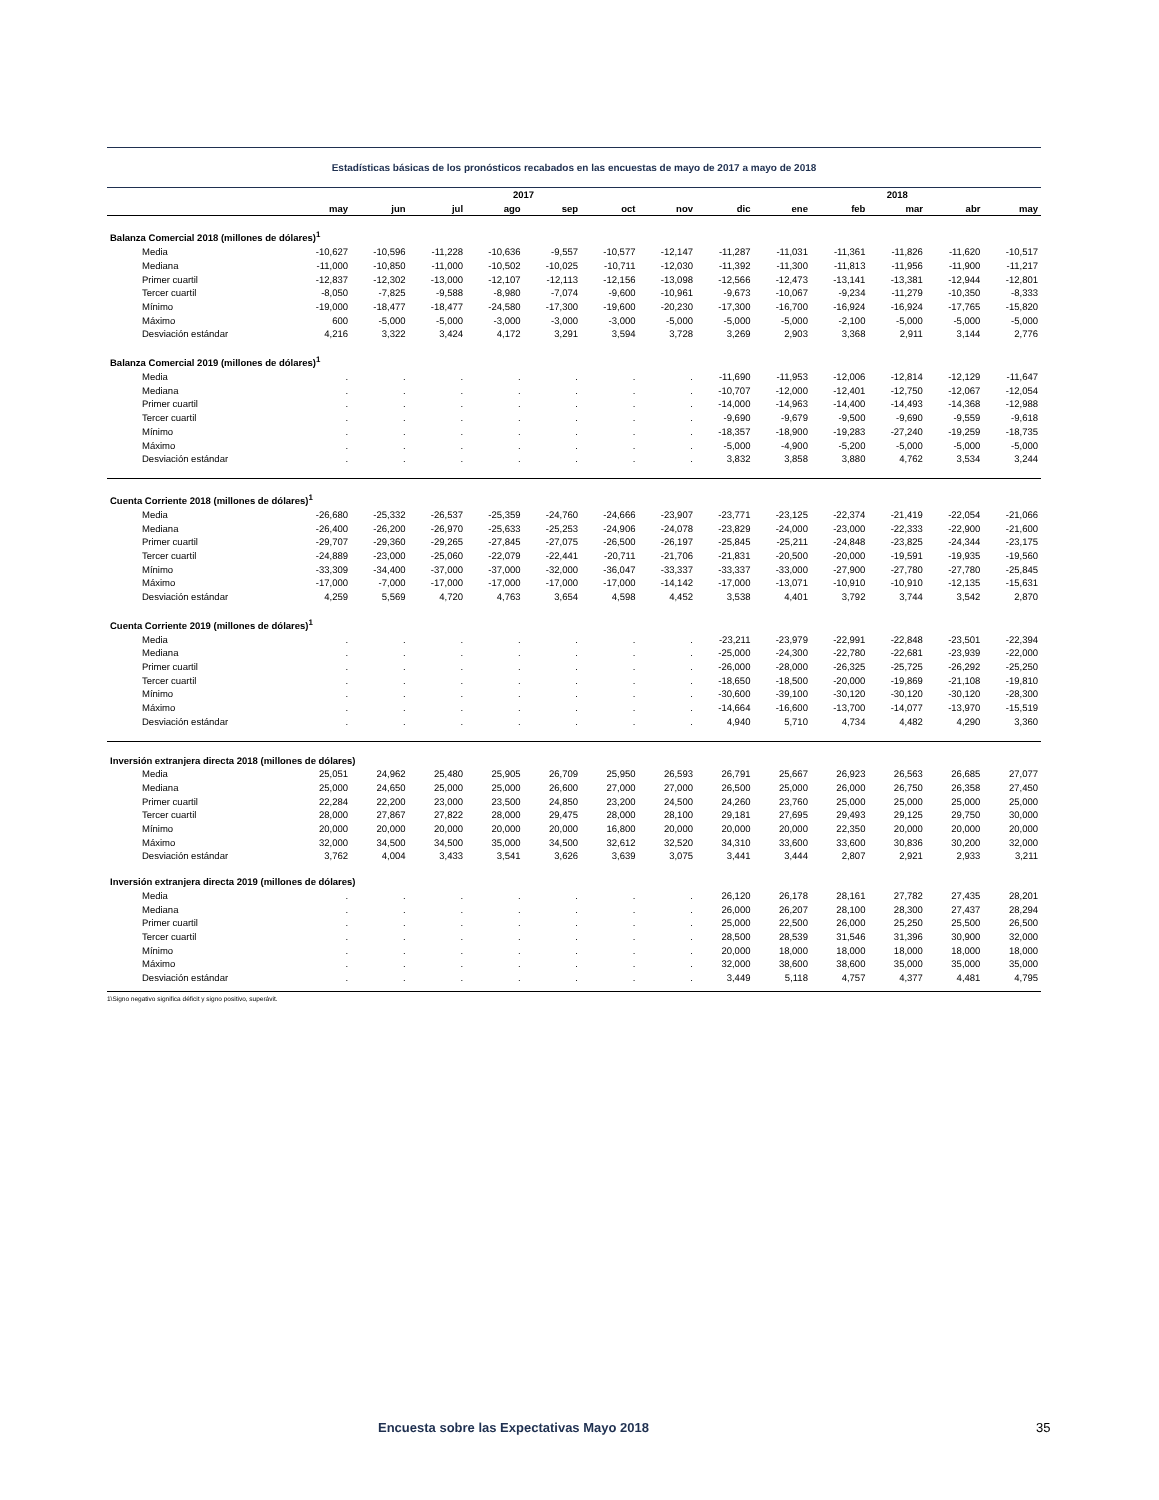Estadísticas básicas de los pronósticos recabados en las encuestas de mayo de 2017 a mayo de 2018
| | 2017 | | | | | | | | 2018 | | | | |
| --- | --- | --- | --- | --- | --- | --- | --- | --- | --- | --- | --- | --- | --- |
| | may | jun | jul | ago | sep | oct | nov | dic | ene | feb | mar | abr | may |
| Balanza Comercial 2018 (millones de dólares)<sup>1</sup> | | | | | | | | | | | | | |
| Media | -10,627 | -10,596 | -11,228 | -10,636 | -9,557 | -10,577 | -12,147 | -11,287 | -11,031 | -11,361 | -11,826 | -11,620 | -10,517 |
| Mediana | -11,000 | -10,850 | -11,000 | -10,502 | -10,025 | -10,711 | -12,030 | -11,392 | -11,300 | -11,813 | -11,956 | -11,900 | -11,217 |
| Primer cuartil | -12,837 | -12,302 | -13,000 | -12,107 | -12,113 | -12,156 | -13,098 | -12,566 | -12,473 | -13,141 | -13,381 | -12,944 | -12,801 |
| Tercer cuartil | -8,050 | -7,825 | -9,588 | -8,980 | -7,074 | -9,600 | -10,961 | -9,673 | -10,067 | -9,234 | -11,279 | -10,350 | -8,333 |
| Mínimo | -19,000 | -18,477 | -18,477 | -24,580 | -17,300 | -19,600 | -20,230 | -17,300 | -16,700 | -16,924 | -16,924 | -17,765 | -15,820 |
| Máximo | 600 | -5,000 | -5,000 | -3,000 | -3,000 | -3,000 | -5,000 | -5,000 | -5,000 | -2,100 | -5,000 | -5,000 | -5,000 |
| Desviación estándar | 4,216 | 3,322 | 3,424 | 4,172 | 3,291 | 3,594 | 3,728 | 3,269 | 2,903 | 3,368 | 2,911 | 3,144 | 2,776 |
| Balanza Comercial 2019 (millones de dólares)<sup>1</sup> | | | | | | | | | | | | | |
| Media | . | . | . | . | . | . | . | -11,690 | -11,953 | -12,006 | -12,814 | -12,129 | -11,647 |
| Mediana | . | . | . | . | . | . | . | -10,707 | -12,000 | -12,401 | -12,750 | -12,067 | -12,054 |
| Primer cuartil | . | . | . | . | . | . | . | -14,000 | -14,963 | -14,400 | -14,493 | -14,368 | -12,988 |
| Tercer cuartil | . | . | . | . | . | . | . | -9,690 | -9,679 | -9,500 | -9,690 | -9,559 | -9,618 |
| Mínimo | . | . | . | . | . | . | . | -18,357 | -18,900 | -19,283 | -27,240 | -19,259 | -18,735 |
| Máximo | . | . | . | . | . | . | . | -5,000 | -4,900 | -5,200 | -5,000 | -5,000 | -5,000 |
| Desviación estándar | . | . | . | . | . | . | . | 3,832 | 3,858 | 3,880 | 4,762 | 3,534 | 3,244 |
| Cuenta Corriente 2018 (millones de dólares)<sup>1</sup> | | | | | | | | | | | | | |
| Media | -26,680 | -25,332 | -26,537 | -25,359 | -24,760 | -24,666 | -23,907 | -23,771 | -23,125 | -22,374 | -21,419 | -22,054 | -21,066 |
| Mediana | -26,400 | -26,200 | -26,970 | -25,633 | -25,253 | -24,906 | -24,078 | -23,829 | -24,000 | -23,000 | -22,333 | -22,900 | -21,600 |
| Primer cuartil | -29,707 | -29,360 | -29,265 | -27,845 | -27,075 | -26,500 | -26,197 | -25,845 | -25,211 | -24,848 | -23,825 | -24,344 | -23,175 |
| Tercer cuartil | -24,889 | -23,000 | -25,060 | -22,079 | -22,441 | -20,711 | -21,706 | -21,831 | -20,500 | -20,000 | -19,591 | -19,935 | -19,560 |
| Mínimo | -33,309 | -34,400 | -37,000 | -37,000 | -32,000 | -36,047 | -33,337 | -33,337 | -33,000 | -27,900 | -27,780 | -27,780 | -25,845 |
| Máximo | -17,000 | -7,000 | -17,000 | -17,000 | -17,000 | -17,000 | -14,142 | -17,000 | -13,071 | -10,910 | -10,910 | -12,135 | -15,631 |
| Desviación estándar | 4,259 | 5,569 | 4,720 | 4,763 | 3,654 | 4,598 | 4,452 | 3,538 | 4,401 | 3,792 | 3,744 | 3,542 | 2,870 |
| Cuenta Corriente 2019 (millones de dólares)<sup>1</sup> | | | | | | | | | | | | | |
| Media | . | . | . | . | . | . | . | -23,211 | -23,979 | -22,991 | -22,848 | -23,501 | -22,394 |
| Mediana | . | . | . | . | . | . | . | -25,000 | -24,300 | -22,780 | -22,681 | -23,939 | -22,000 |
| Primer cuartil | . | . | . | . | . | . | . | -26,000 | -28,000 | -26,325 | -25,725 | -26,292 | -25,250 |
| Tercer cuartil | . | . | . | . | . | . | . | -18,650 | -18,500 | -20,000 | -19,869 | -21,108 | -19,810 |
| Mínimo | . | . | . | . | . | . | . | -30,600 | -39,100 | -30,120 | -30,120 | -30,120 | -28,300 |
| Máximo | . | . | . | . | . | . | . | -14,664 | -16,600 | -13,700 | -14,077 | -13,970 | -15,519 |
| Desviación estándar | . | . | . | . | . | . | . | 4,940 | 5,710 | 4,734 | 4,482 | 4,290 | 3,360 |
| Inversión extranjera directa 2018 (millones de dólares) | | | | | | | | | | | | | |
| Media | 25,051 | 24,962 | 25,480 | 25,905 | 26,709 | 25,950 | 26,593 | 26,791 | 25,667 | 26,923 | 26,563 | 26,685 | 27,077 |
| Mediana | 25,000 | 24,650 | 25,000 | 25,000 | 26,600 | 27,000 | 27,000 | 26,500 | 25,000 | 26,000 | 26,750 | 26,358 | 27,450 |
| Primer cuartil | 22,284 | 22,200 | 23,000 | 23,500 | 24,850 | 23,200 | 24,500 | 24,260 | 23,760 | 25,000 | 25,000 | 25,000 | 25,000 |
| Tercer cuartil | 28,000 | 27,867 | 27,822 | 28,000 | 29,475 | 28,000 | 28,100 | 29,181 | 27,695 | 29,493 | 29,125 | 29,750 | 30,000 |
| Mínimo | 20,000 | 20,000 | 20,000 | 20,000 | 20,000 | 16,800 | 20,000 | 20,000 | 20,000 | 22,350 | 20,000 | 20,000 | 20,000 |
| Máximo | 32,000 | 34,500 | 34,500 | 35,000 | 34,500 | 32,612 | 32,520 | 34,310 | 33,600 | 33,600 | 30,836 | 30,200 | 32,000 |
| Desviación estándar | 3,762 | 4,004 | 3,433 | 3,541 | 3,626 | 3,639 | 3,075 | 3,441 | 3,444 | 2,807 | 2,921 | 2,933 | 3,211 |
| Inversión extranjera directa 2019 (millones de dólares) | | | | | | | | | | | | | |
| Media | . | . | . | . | . | . | . | 26,120 | 26,178 | 28,161 | 27,782 | 27,435 | 28,201 |
| Mediana | . | . | . | . | . | . | . | 26,000 | 26,207 | 28,100 | 28,300 | 27,437 | 28,294 |
| Primer cuartil | . | . | . | . | . | . | . | 25,000 | 22,500 | 26,000 | 25,250 | 25,500 | 26,500 |
| Tercer cuartil | . | . | . | . | . | . | . | 28,500 | 28,539 | 31,546 | 31,396 | 30,900 | 32,000 |
| Mínimo | . | . | . | . | . | . | . | 20,000 | 18,000 | 18,000 | 18,000 | 18,000 | 18,000 |
| Máximo | . | . | . | . | . | . | . | 32,000 | 38,600 | 38,600 | 35,000 | 35,000 | 35,000 |
| Desviación estándar | . | . | . | . | . | . | . | 3,449 | 5,118 | 4,757 | 4,377 | 4,481 | 4,795 |
1\Signo negativo significa déficit y signo positivo, superávit.
Encuesta sobre las Expectativas Mayo 2018 35